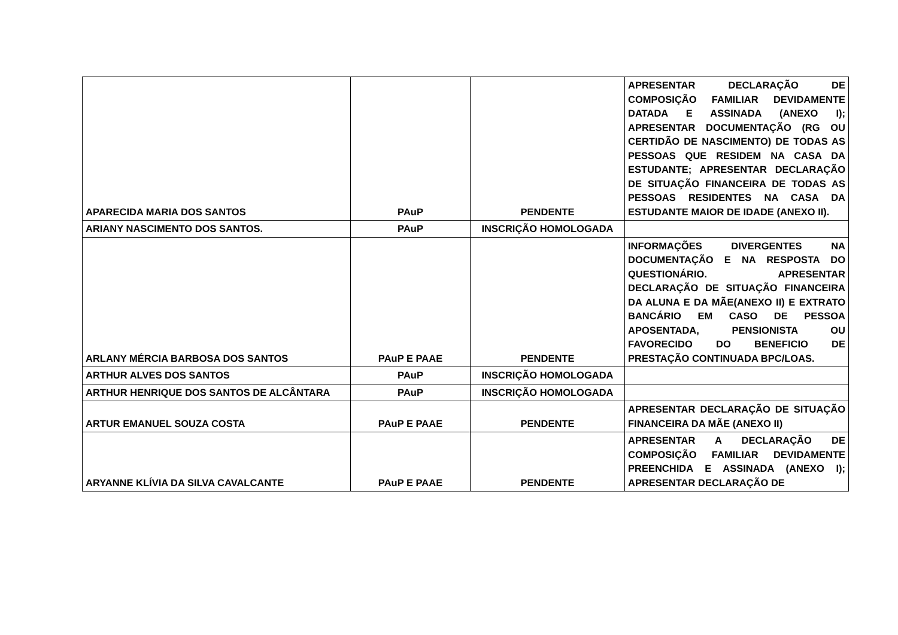| APARECIDA MARIA DOS SANTOS | PAuP | PENDENTE | APRESENTAR DECLARAÇÃO DE COMPOSIÇÃO FAMILIAR DEVIDAMENTE DATADA E ASSINADA (ANEXO I); APRESENTAR DOCUMENTAÇÃO (RG OU CERTIDÃO DE NASCIMENTO) DE TODAS AS PESSOAS QUE RESIDEM NA CASA DA ESTUDANTE; APRESENTAR DECLARAÇÃO DE SITUAÇÃO FINANCEIRA DE TODAS AS PESSOAS RESIDENTES NA CASA DA ESTUDANTE MAIOR DE IDADE (ANEXO II). |
| ARIANY NASCIMENTO DOS SANTOS. | PAuP | INSCRIÇÃO HOMOLOGADA | |
| ARLANY MÉRCIA BARBOSA DOS SANTOS | PAuP E PAAE | PENDENTE | INFORMAÇÕES DIVERGENTES NA DOCUMENTAÇÃO E NA RESPOSTA DO QUESTIONÁRIO. APRESENTAR DECLARAÇÃO DE SITUAÇÃO FINANCEIRA DA ALUNA E DA MÃE(ANEXO II) E EXTRATO BANCÁRIO EM CASO DE PESSOA APOSENTADA, PENSIONISTA OU FAVORECIDO DO BENEFICIO DE PRESTAÇÃO CONTINUADA BPC/LOAS. |
| ARTHUR ALVES DOS SANTOS | PAuP | INSCRIÇÃO HOMOLOGADA | |
| ARTHUR HENRIQUE DOS SANTOS DE ALCÂNTARA | PAuP | INSCRIÇÃO HOMOLOGADA | |
| ARTUR EMANUEL SOUZA COSTA | PAuP E PAAE | PENDENTE | APRESENTAR DECLARAÇÃO DE SITUAÇÃO FINANCEIRA DA MÃE (ANEXO II) |
| ARYANNE KLÍVIA DA SILVA CAVALCANTE | PAuP E PAAE | PENDENTE | APRESENTAR A DECLARAÇÃO DE COMPOSIÇÃO FAMILIAR DEVIDAMENTE PREENCHIDA E ASSINADA (ANEXO I); APRESENTAR DECLARAÇÃO DE |